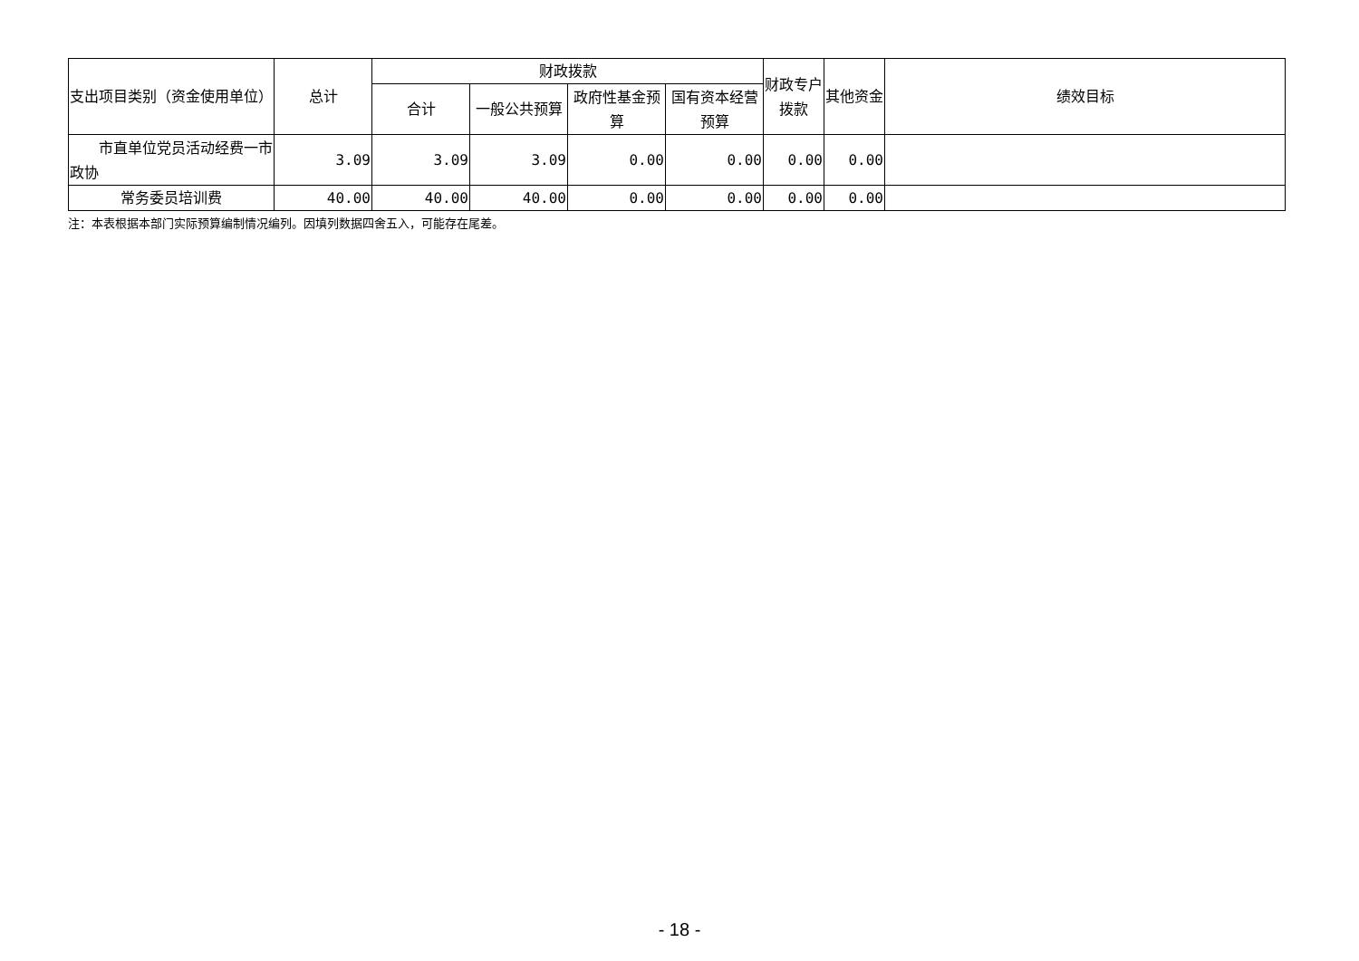| 支出项目类别（资金使用单位） | 总计 | 财政拨款 | | | | 财政专户拨款 | 其他资金 | 绩效目标 |
| --- | --- | --- | --- | --- | --- | --- | --- | --- |
| | | 合计 | 一般公共预算 | 政府性基金预算 | 国有资本经营预算 | | | |
| 市直单位党员活动经费一市政协 | 3.09 | 3.09 | 3.09 | 0.00 | 0.00 | 0.00 | 0.00 | |
| 常务委员培训费 | 40.00 | 40.00 | 40.00 | 0.00 | 0.00 | 0.00 | 0.00 | |
注：本表根据本部门实际预算编制情况编列。因填列数据四舍五入，可能存在尾差。
- 18 -